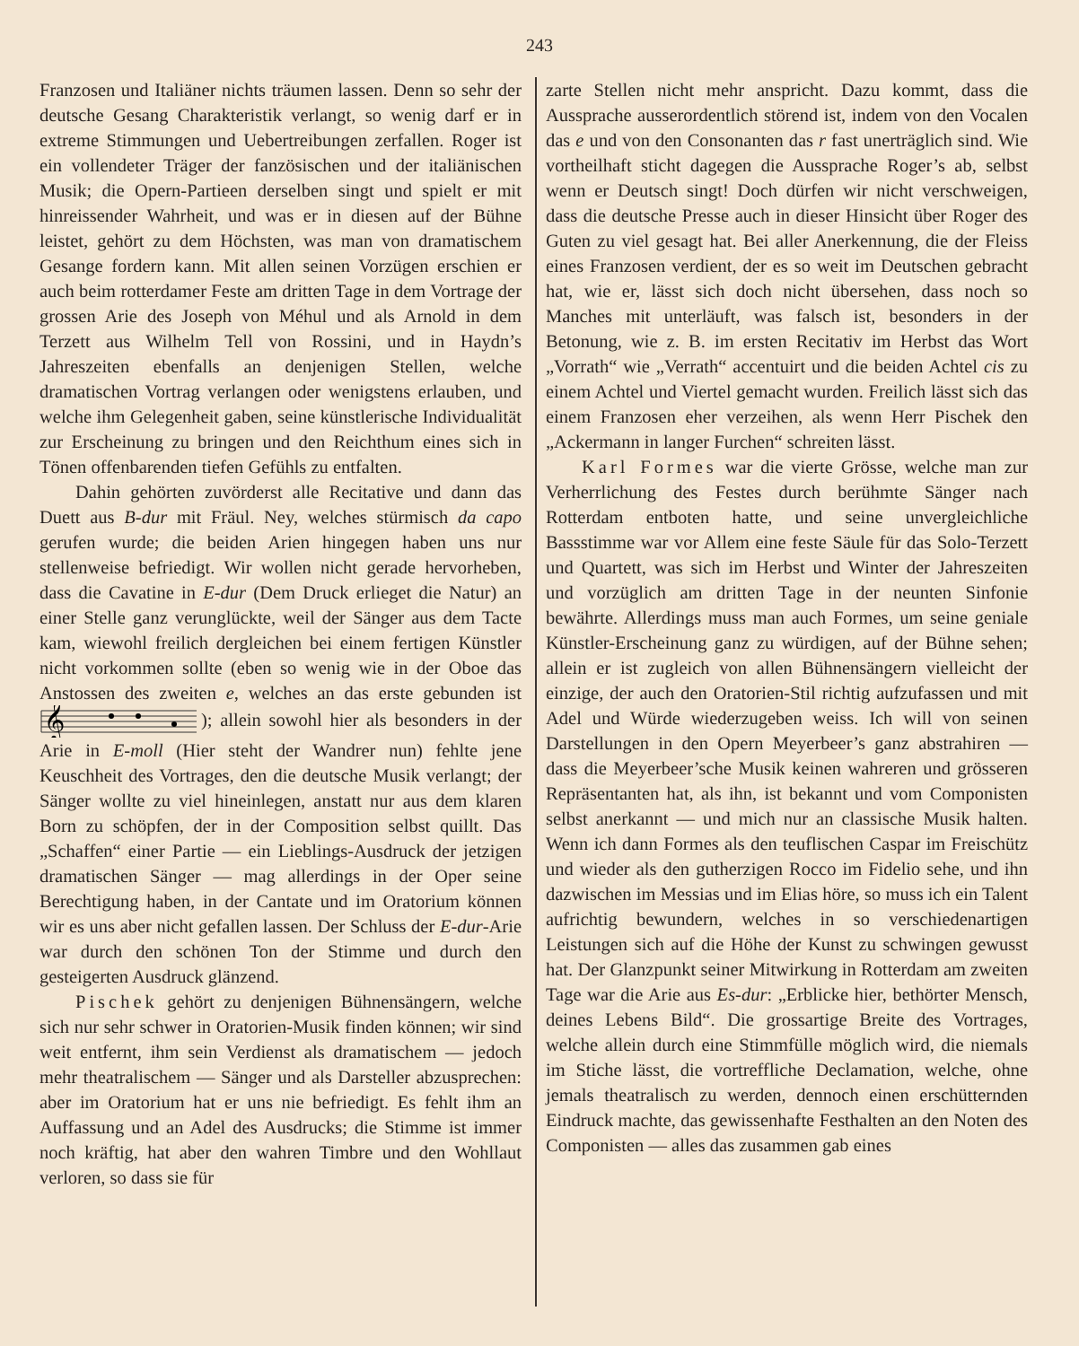243
Franzosen und Italiäner nichts träumen lassen. Denn so sehr der deutsche Gesang Charakteristik verlangt, so wenig darf er in extreme Stimmungen und Uebertreibungen zerfallen. Roger ist ein vollendeter Träger der fanzösischen und der italiänischen Musik; die Opern-Partieen derselben singt und spielt er mit hinreissender Wahrheit, und was er in diesen auf der Bühne leistet, gehört zu dem Höchsten, was man von dramatischem Gesange fordern kann. Mit allen seinen Vorzügen erschien er auch beim rotterdamer Feste am dritten Tage in dem Vortrage der grossen Arie des Joseph von Méhul und als Arnold in dem Terzett aus Wilhelm Tell von Rossini, und in Haydn’s Jahreszeiten ebenfalls an denjenigen Stellen, welche dramatischen Vortrag verlangen oder wenigstens erlauben, und welche ihm Gelegenheit gaben, seine künstlerische Individualität zur Erscheinung zu bringen und den Reichthum eines sich in Tönen offenbarenden tiefen Gefühls zu entfalten.
Dahin gehörten zuvörderst alle Recitative und dann das Duett aus B-dur mit Fräul. Ney, welches stürmisch da capo gerufen wurde; die beiden Arien hingegen haben uns nur stellenweise befriedigt. Wir wollen nicht gerade hervorheben, dass die Cavatine in E-dur (Dem Druck erlieget die Natur) an einer Stelle ganz verunglückte, weil der Sänger aus dem Tacte kam, wiewohl freilich dergleichen bei einem fertigen Künstler nicht vorkommen sollte (eben so wenig wie in der Oboe das Anstossen des zweiten e, welches an das erste gebunden ist
𝄞
); allein sowohl hier als besonders in der Arie in E-moll (Hier steht der Wandrer nun) fehlte jene Keuschheit des Vortrages, den die deutsche Musik verlangt; der Sänger wollte zu viel hineinlegen, anstatt nur aus dem klaren Born zu schöpfen, der in der Composition selbst quillt. Das „Schaffen“ einer Partie — ein Lieblings-Ausdruck der jetzigen dramatischen Sänger — mag allerdings in der Oper seine Berechtigung haben, in der Cantate und im Oratorium können wir es uns aber nicht gefallen lassen. Der Schluss der E-dur-Arie war durch den schönen Ton der Stimme und durch den gesteigerten Ausdruck glänzend.
Pischek gehört zu denjenigen Bühnensängern, welche sich nur sehr schwer in Oratorien-Musik finden können; wir sind weit entfernt, ihm sein Verdienst als dramatischem — jedoch mehr theatralischem — Sänger und als Darsteller abzusprechen: aber im Oratorium hat er uns nie befriedigt. Es fehlt ihm an Auffassung und an Adel des Ausdrucks; die Stimme ist immer noch kräftig, hat aber den wahren Timbre und den Wohllaut verloren, so dass sie für
zarte Stellen nicht mehr anspricht. Dazu kommt, dass die Aussprache ausserordentlich störend ist, indem von den Vocalen das e und von den Consonanten das r fast unerträglich sind. Wie vortheilhaft sticht dagegen die Aussprache Roger’s ab, selbst wenn er Deutsch singt! Doch dürfen wir nicht verschweigen, dass die deutsche Presse auch in dieser Hinsicht über Roger des Guten zu viel gesagt hat. Bei aller Anerkennung, die der Fleiss eines Franzosen verdient, der es so weit im Deutschen gebracht hat, wie er, lässt sich doch nicht übersehen, dass noch so Manches mit unterläuft, was falsch ist, besonders in der Betonung, wie z. B. im ersten Recitativ im Herbst das Wort „Vorrath“ wie „Verrath“ accentuirt und die beiden Achtel cis zu einem Achtel und Viertel gemacht wurden. Freilich lässt sich das einem Franzosen eher verzeihen, als wenn Herr Pischek den „Ackermann in langer Furchen“ schreiten lässt.
Karl Formes war die vierte Grösse, welche man zur Verherrlichung des Festes durch berühmte Sänger nach Rotterdam entboten hatte, und seine unvergleichliche Bassstimme war vor Allem eine feste Säule für das Solo-Terzett und Quartett, was sich im Herbst und Winter der Jahreszeiten und vorzüglich am dritten Tage in der neunten Sinfonie bewährte. Allerdings muss man auch Formes, um seine geniale Künstler-Erscheinung ganz zu würdigen, auf der Bühne sehen; allein er ist zugleich von allen Bühnensängern vielleicht der einzige, der auch den Oratorien-Stil richtig aufzufassen und mit Adel und Würde wiederzugeben weiss. Ich will von seinen Darstellungen in den Opern Meyerbeer’s ganz abstrahiren — dass die Meyerbeer’sche Musik keinen wahreren und grösseren Repräsentanten hat, als ihn, ist bekannt und vom Componisten selbst anerkannt — und mich nur an classische Musik halten. Wenn ich dann Formes als den teuflischen Caspar im Freischütz und wieder als den gutherzigen Rocco im Fidelio sehe, und ihn dazwischen im Messias und im Elias höre, so muss ich ein Talent aufrichtig bewundern, welches in so verschiedenartigen Leistungen sich auf die Höhe der Kunst zu schwingen gewusst hat. Der Glanzpunkt seiner Mitwirkung in Rotterdam am zweiten Tage war die Arie aus Es-dur: „Erblicke hier, bethörter Mensch, deines Lebens Bild“. Die grossartige Breite des Vortrages, welche allein durch eine Stimmfülle möglich wird, die niemals im Stiche lässt, die vortreffliche Declamation, welche, ohne jemals theatralisch zu werden, dennoch einen erschütternden Eindruck machte, das gewissenhafte Festhalten an den Noten des Componisten — alles das zusammen gab eines